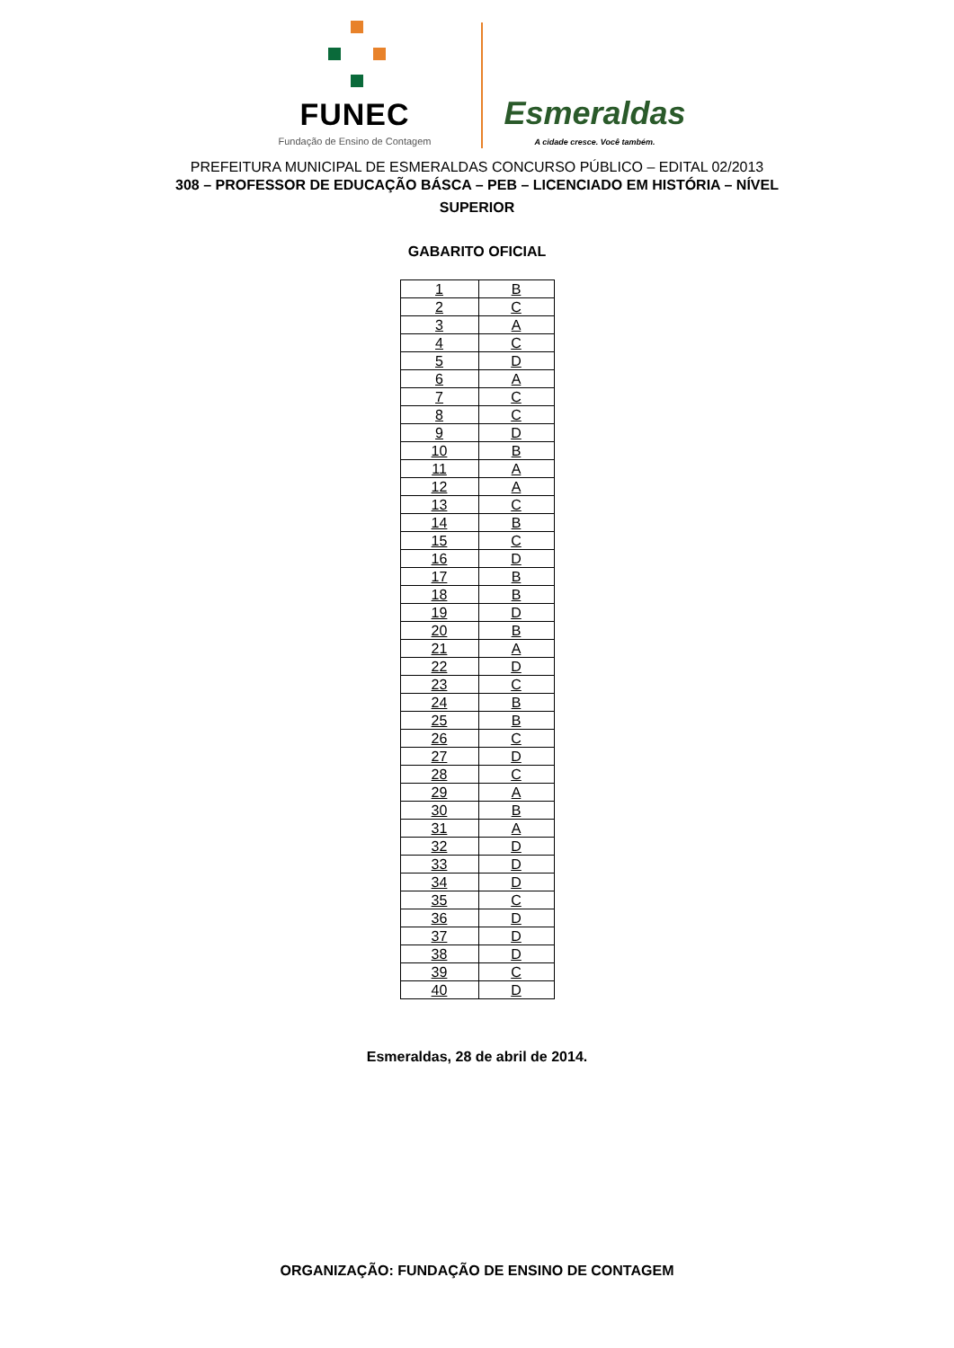FUNEC
Fundação de Ensino de Contagem
Esmeraldas
A cidade cresce. Você também.
PREFEITURA MUNICIPAL DE ESMERALDAS CONCURSO PÚBLICO – EDITAL 02/2013
308 – PROFESSOR DE EDUCAÇÃO BÁSCA – PEB – LICENCIADO EM HISTÓRIA – NÍVEL
SUPERIOR
GABARITO OFICIAL
| 1 | B |
| 2 | C |
| 3 | A |
| 4 | C |
| 5 | D |
| 6 | A |
| 7 | C |
| 8 | C |
| 9 | D |
| 10 | B |
| 11 | A |
| 12 | A |
| 13 | C |
| 14 | B |
| 15 | C |
| 16 | D |
| 17 | B |
| 18 | B |
| 19 | D |
| 20 | B |
| 21 | A |
| 22 | D |
| 23 | C |
| 24 | B |
| 25 | B |
| 26 | C |
| 27 | D |
| 28 | C |
| 29 | A |
| 30 | B |
| 31 | A |
| 32 | D |
| 33 | D |
| 34 | D |
| 35 | C |
| 36 | D |
| 37 | D |
| 38 | D |
| 39 | C |
| 40 | D |
Esmeraldas, 28 de abril de 2014.
ORGANIZAÇÃO: FUNDAÇÃO DE ENSINO DE CONTAGEM